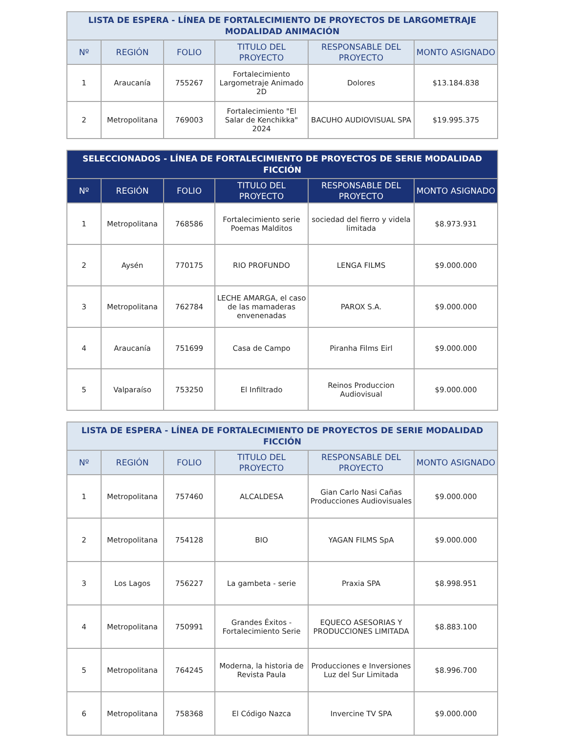| LISTA DE ESPERA - LÍNEA DE FORTALECIMIENTO DE PROYECTOS DE LARGOMETRAJE MODALIDAD ANIMACIÓN | | | | | |
| --- | --- | --- | --- | --- | --- |
| Nº | REGIÓN | FOLIO | TITULO DEL PROYECTO | RESPONSABLE DEL PROYECTO | MONTO ASIGNADO |
| 1 | Araucanía | 755267 | Fortalecimiento Largometraje Animado 2D | Dolores | $13.184.838 |
| 2 | Metropolitana | 769003 | Fortalecimiento "El Salar de Kenchikka" 2024 | BACUHO AUDIOVISUAL SPA | $19.995.375 |
| SELECCIONADOS - LÍNEA DE FORTALECIMIENTO DE PROYECTOS DE SERIE MODALIDAD FICCIÓN | | | | | |
| --- | --- | --- | --- | --- | --- |
| Nº | REGIÓN | FOLIO | TITULO DEL PROYECTO | RESPONSABLE DEL PROYECTO | MONTO ASIGNADO |
| 1 | Metropolitana | 768586 | Fortalecimiento serie Poemas Malditos | sociedad del fierro y videla limitada | $8.973.931 |
| 2 | Aysén | 770175 | RIO PROFUNDO | LENGA FILMS | $9.000.000 |
| 3 | Metropolitana | 762784 | LECHE AMARGA, el caso de las mamaderas envenenadas | PAROX S.A. | $9.000.000 |
| 4 | Araucanía | 751699 | Casa de Campo | Piranha Films Eirl | $9.000.000 |
| 5 | Valparaíso | 753250 | El Infiltrado | Reinos Produccion Audiovisual | $9.000.000 |
| LISTA DE ESPERA - LÍNEA DE FORTALECIMIENTO DE PROYECTOS DE SERIE MODALIDAD FICCIÓN | | | | | |
| --- | --- | --- | --- | --- | --- |
| Nº | REGIÓN | FOLIO | TITULO DEL PROYECTO | RESPONSABLE DEL PROYECTO | MONTO ASIGNADO |
| 1 | Metropolitana | 757460 | ALCALDESA | Gian Carlo Nasi Cañas Producciones Audiovisuales | $9.000.000 |
| 2 | Metropolitana | 754128 | BIO | YAGAN FILMS SpA | $9.000.000 |
| 3 | Los Lagos | 756227 | La gambeta - serie | Praxia SPA | $8.998.951 |
| 4 | Metropolitana | 750991 | Grandes Éxitos - Fortalecimiento Serie | EQUECO ASESORIAS Y PRODUCCIONES LIMITADA | $8.883.100 |
| 5 | Metropolitana | 764245 | Moderna, la historia de Revista Paula | Producciones e Inversiones Luz del Sur Limitada | $8.996.700 |
| 6 | Metropolitana | 758368 | El Código Nazca | Invercine TV SPA | $9.000.000 |